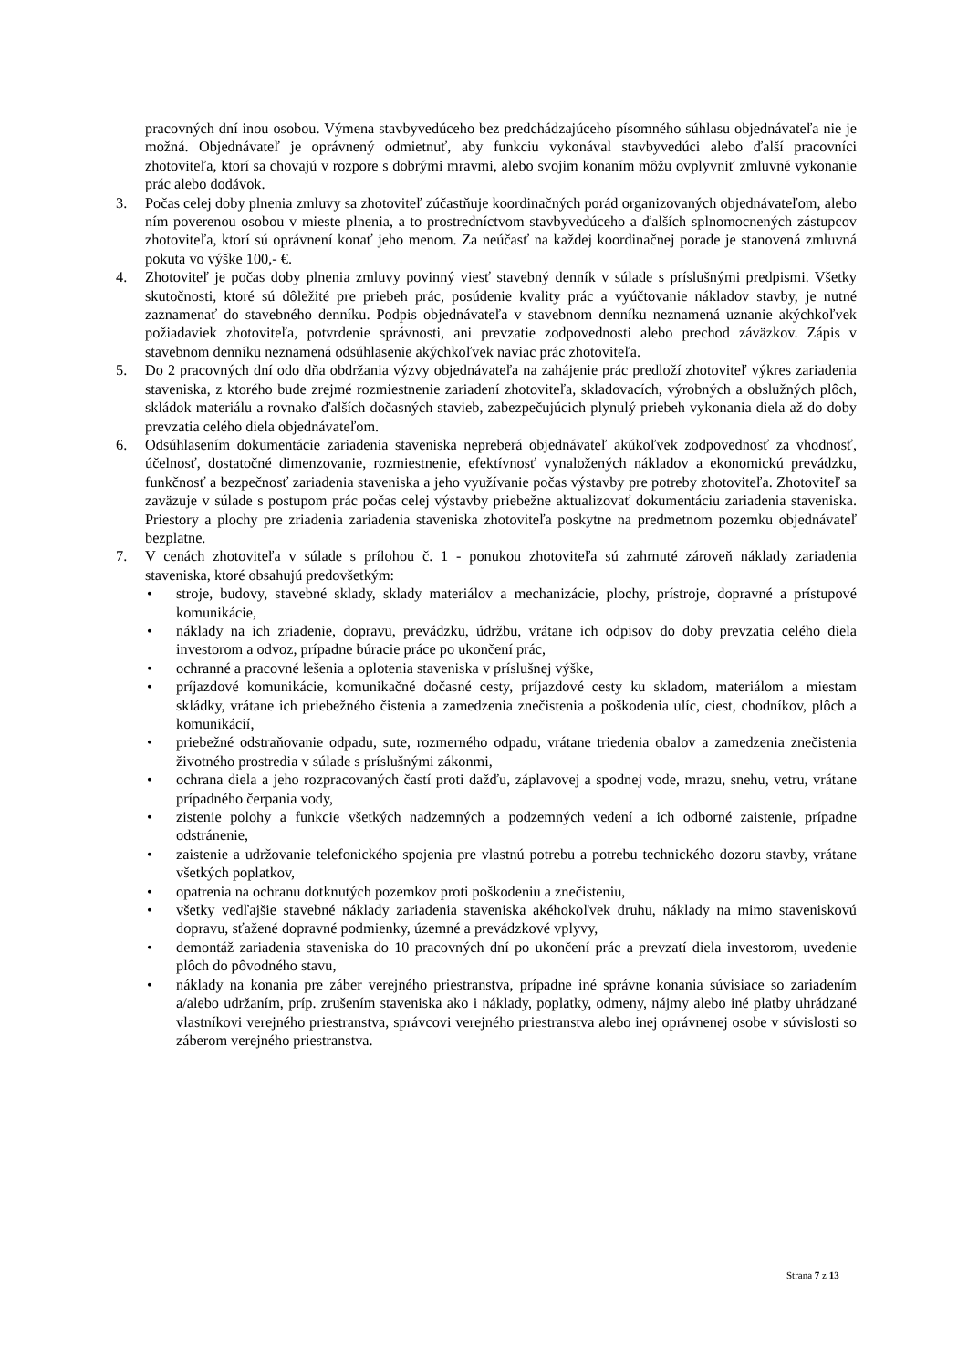pracovných dní inou osobou. Výmena stavbyvedúceho bez predchádzajúceho písomného súhlasu objednávateľa nie je možná. Objednávateľ je oprávnený odmietnuť, aby funkciu vykonával stavbyvedúci alebo ďalší pracovníci zhotoviteľa, ktorí sa chovajú v rozpore s dobrými mravmi, alebo svojim konaním môžu ovplyvniť zmluvné vykonanie prác alebo dodávok.
3. Počas celej doby plnenia zmluvy sa zhotoviteľ zúčastňuje koordinačných porád organizovaných objednávateľom, alebo ním poverenou osobou v mieste plnenia, a to prostredníctvom stavbyvedúceho a ďalších splnomocnených zástupcov zhotoviteľa, ktorí sú oprávnení konať jeho menom. Za neúčasť na každej koordinačnej porade je stanovená zmluvná pokuta vo výške 100,- €.
4. Zhotoviteľ je počas doby plnenia zmluvy povinný viesť stavebný denník v súlade s príslušnými predpismi. Všetky skutočnosti, ktoré sú dôležité pre priebeh prác, posúdenie kvality prác a vyúčtovanie nákladov stavby, je nutné zaznamenať do stavebného denníku. Podpis objednávateľa v stavebnom denníku neznamená uznanie akýchkoľvek požiadaviek zhotoviteľa, potvrdenie správnosti, ani prevzatie zodpovednosti alebo prechod záväzkov. Zápis v stavebnom denníku neznamená odsúhlasenie akýchkoľvek naviac prác zhotoviteľa.
5. Do 2 pracovných dní odo dňa obdržania výzvy objednávateľa na zahájenie prác predloží zhotoviteľ výkres zariadenia staveniska, z ktorého bude zrejmé rozmiestnenie zariadení zhotoviteľa, skladovacích, výrobných a obslužných plôch, skládok materiálu a rovnako ďalších dočasných stavieb, zabezpečujúcich plynulý priebeh vykonania diela až do doby prevzatia celého diela objednávateľom.
6. Odsúhlasením dokumentácie zariadenia staveniska nepreberá objednávateľ akúkoľvek zodpovednosť za vhodnosť, účelnosť, dostatočné dimenzovanie, rozmiestnenie, efektívnosť vynaložených nákladov a ekonomickú prevádzku, funkčnosť a bezpečnosť zariadenia staveniska a jeho využívanie počas výstavby pre potreby zhotoviteľa. Zhotoviteľ sa zaväzuje v súlade s postupom prác počas celej výstavby priebežne aktualizovať dokumentáciu zariadenia staveniska. Priestory a plochy pre zriadenia zariadenia staveniska zhotoviteľa poskytne na predmetnom pozemku objednávateľ bezplatne.
7. V cenách zhotoviteľa v súlade s prílohou č. 1 - ponukou zhotoviteľa sú zahrnuté zároveň náklady zariadenia staveniska, ktoré obsahujú predovšetkým:
• stroje, budovy, stavebné sklady, sklady materiálov a mechanizácie, plochy, prístroje, dopravné a prístupové komunikácie,
• náklady na ich zriadenie, dopravu, prevádzku, údržbu, vrátane ich odpisov do doby prevzatia celého diela investorom a odvoz, prípadne búracie práce po ukončení prác,
• ochranné a pracovné lešenia a oplotenia staveniska v príslušnej výške,
• príjazdové komunikácie, komunikačné dočasné cesty, príjazdové cesty ku skladom, materiálom a miestam skládky, vrátane ich priebežného čistenia a zamedzenia znečistenia a poškodenia ulíc, ciest, chodníkov, plôch a komunikácií,
• priebežné odstraňovanie odpadu, sute, rozmerného odpadu, vrátane triedenia obalov a zamedzenia znečistenia životného prostredia v súlade s príslušnými zákonmi,
• ochrana diela a jeho rozpracovaných častí proti dažďu, záplavovej a spodnej vode, mrazu, snehu, vetru, vrátane prípadného čerpania vody,
• zistenie polohy a funkcie všetkých nadzemných a podzemných vedení a ich odborné zaistenie, prípadne odstránenie,
• zaistenie a udržovanie telefonického spojenia pre vlastnú potrebu a potrebu technického dozoru stavby, vrátane všetkých poplatkov,
• opatrenia na ochranu dotknutých pozemkov proti poškodeniu a znečisteniu,
• všetky vedľajšie stavebné náklady zariadenia staveniska akéhokoľvek druhu, náklady na mimo staveniskovú dopravu, sťažené dopravné podmienky, územné a prevádzkové vplyvy,
• demontáž zariadenia staveniska do 10 pracovných dní po ukončení prác a prevzatí diela investorom, uvedenie plôch do pôvodného stavu,
• náklady na konania pre záber verejného priestranstva, prípadne iné správne konania súvisiace so zariadením a/alebo udržaním, príp. zrušením staveniska ako i náklady, poplatky, odmeny, nájmy alebo iné platby uhrádzané vlastníkovi verejného priestranstva, správcovi verejného priestranstva alebo inej oprávnenej osobe v súvislosti so záberom verejného priestranstva.
Strana 7 z 13